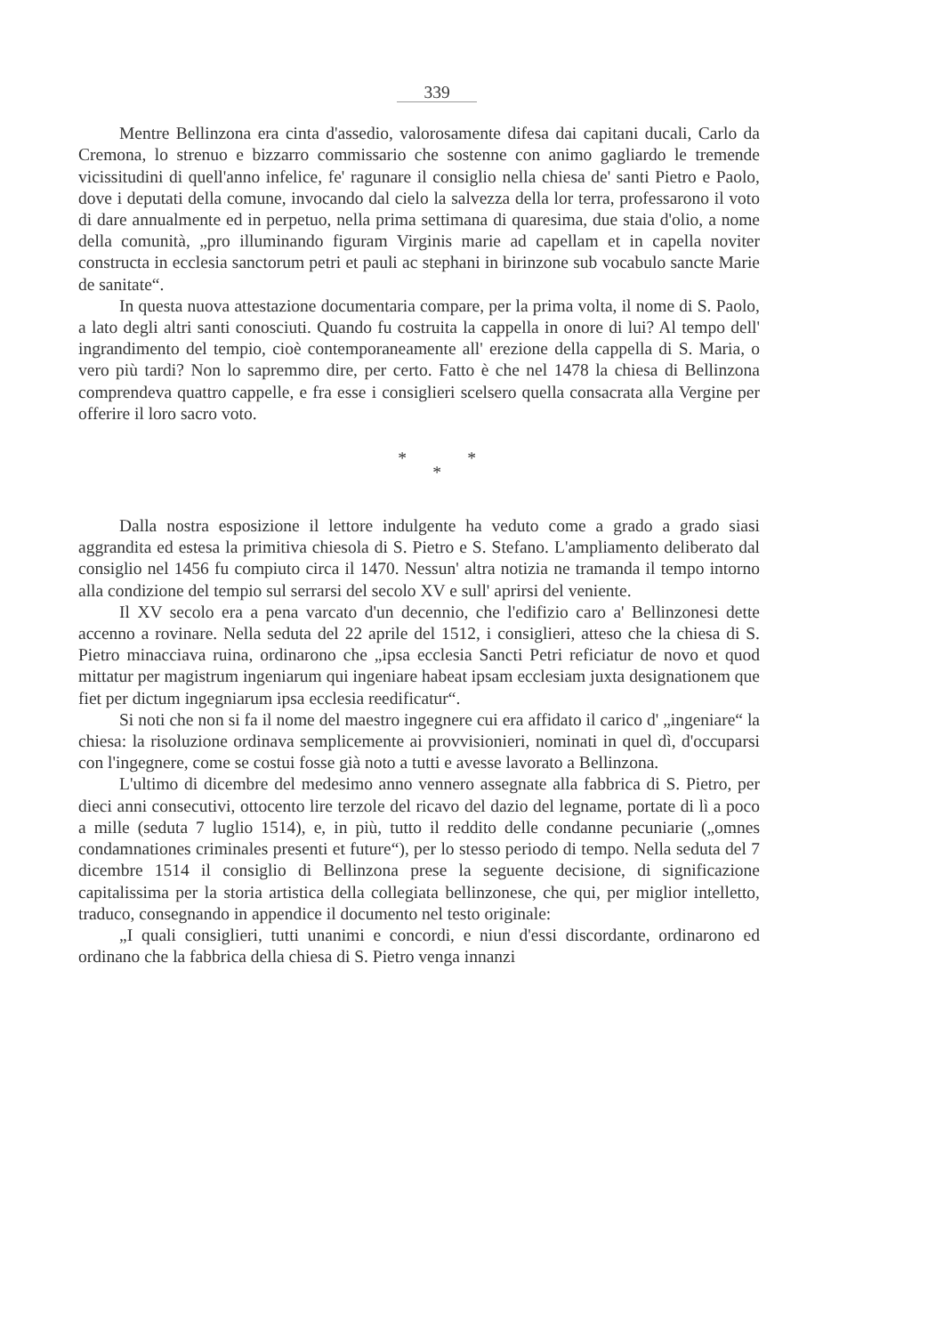339
Mentre Bellinzona era cinta d'assedio, valorosamente difesa dai capitani ducali, Carlo da Cremona, lo strenuo e bizzarro commissario che sostenne con animo gagliardo le tremende vicissitudini di quell'anno infelice, fe' ragunare il consiglio nella chiesa de' santi Pietro e Paolo, dove i deputati della comune, invocando dal cielo la salvezza della lor terra, professarono il voto di dare annualmente ed in perpetuo, nella prima settimana di quaresima, due staia d'olio, a nome della comunità, „pro illuminando figuram Virginis marie ad capellam et in capella noviter constructa in ecclesia sanctorum petri et pauli ac stephani in birinzone sub vocabulo sancte Marie de sanitate“.
In questa nuova attestazione documentaria compare, per la prima volta, il nome di S. Paolo, a lato degli altri santi conosciuti. Quando fu costruita la cappella in onore di lui? Al tempo dell' ingrandimento del tempio, cioè contemporaneamente all' erezione della cappella di S. Maria, o vero più tardi? Non lo sapremmo dire, per certo. Fatto è che nel 1478 la chiesa di Bellinzona comprendeva quattro cappelle, e fra esse i consiglieri scelsero quella consacrata alla Vergine per offerire il loro sacro voto.
* *
*
Dalla nostra esposizione il lettore indulgente ha veduto come a grado a grado siasi aggrandita ed estesa la primitiva chiesola di S. Pietro e S. Stefano. L'ampliamento deliberato dal consiglio nel 1456 fu compiuto circa il 1470. Nessun' altra notizia ne tramanda il tempo intorno alla condizione del tempio sul serrarsi del secolo XV e sull' aprirsi del veniente.
Il XV secolo era a pena varcato d'un decennio, che l'edifizio caro a' Bellinzonesi dette accenno a rovinare. Nella seduta del 22 aprile del 1512, i consiglieri, atteso che la chiesa di S. Pietro minacciava ruina, ordinarono che „ipsa ecclesia Sancti Petri reficiatur de novo et quod mittatur per magistrum ingeniarum qui ingeniare habeat ipsam ecclesiam juxta designationem que fiet per dictum ingegniarum ipsa ecclesia reedificatur“.
Si noti che non si fa il nome del maestro ingegnere cui era affidato il carico d' „ingeniare“ la chiesa: la risoluzione ordinava semplicemente ai provvisionieri, nominati in quel dì, d'occuparsi con l'ingegnere, come se costui fosse già noto a tutti e avesse lavorato a Bellinzona.
L'ultimo di dicembre del medesimo anno vennero assegnate alla fabbrica di S. Pietro, per dieci anni consecutivi, ottocento lire terzole del ricavo del dazio del legname, portate di lì a poco a mille (seduta 7 luglio 1514), e, in più, tutto il reddito delle condanne pecuniarie („omnes condamnationes criminales presenti et future“), per lo stesso periodo di tempo. Nella seduta del 7 dicembre 1514 il consiglio di Bellinzona prese la seguente decisione, di significazione capitalissima per la storia artistica della collegiata bellinzonese, che qui, per miglior intelletto, traduco, consegnando in appendice il documento nel testo originale:
„I quali consiglieri, tutti unanimi e concordi, e niun d'essi discordante, ordinarono ed ordinano che la fabbrica della chiesa di S. Pietro venga innanzi